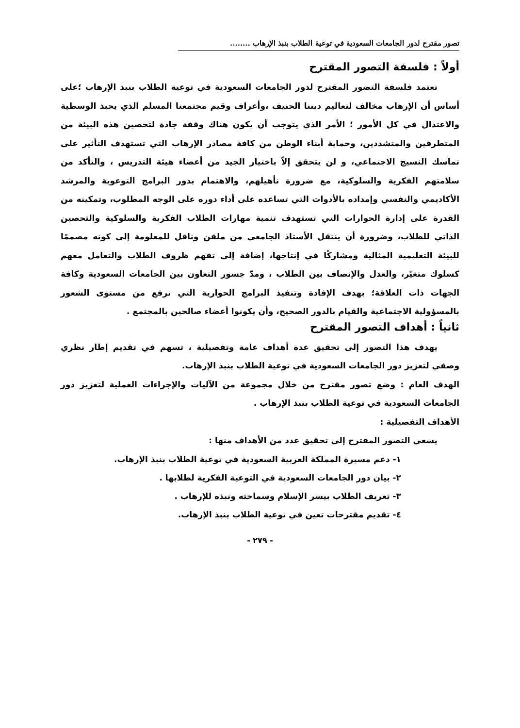تصور مقترح لدور الجامعات السعودية في توعية الطلاب بنبذ الإرهاب ........
أولاً : فلسفة التصور المقترح
تعتمد فلسفة التصور المقترح لدور الجامعات السعودية في توعية الطلاب بنبذ الإرهاب ؛على أساس أن الإرهاب مخالف لتعاليم ديننا الحنيف ،وأعراف وقيم مجتمعنا المسلم الذي يحبذ الوسطية والاعتدال في كل الأمور ؛ الأمر الذي يتوجب أن يكون هناك وقفة جادة لتحصين هذه البيئة من المتطرفين والمتشددين، وحماية أبناء الوطن من كافة مصادر الإرهاب التي تستهدف التأثير على تماسك النسيج الاجتماعي، و لن يتحقق إلاّ باختيار الجيد من أعضاء هيئة التدريس ، والتأكد من سلامتهم الفكرية والسلوكية، مع ضرورة تأهيلهم، والاهتمام بدور البرامج التوعوية والمرشد الأكاديمي والنفسي وإمداده بالأدوات التي تساعده على أداء دوره على الوجه المطلوب، وتمكينه من القدرة على إدارة الحوارات التي تستهدف تنمية مهارات الطلاب الفكرية والسلوكية والتحصين الذاتي للطلاب، وضرورة أن ينتقل الأستاذ الجامعي من ملقن وناقل للمعلومة إلى كونه مصممًا للبيئة التعليمية المثالية ومشاركًا في إنتاجها، إضافة إلى تفهم ظروف الطلاب والتعامل معهم كسلوك متغيّر، والعدل والإنصاف بين الطلاب ، ومدّ جسور التعاون بين الجامعات السعودية وكافة الجهات ذات العلاقة؛ بهدف الإفادة وتنفيذ البرامج الحوارية التي ترفع من مستوى الشعور بالمسؤولية الاجتماعية والقيام بالدور الصحيح، وأن يكونوا أعضاء صالحين بالمجتمع .
ثانياً : أهداف التصور المقترح
يهدف هذا التصور إلى تحقيق عدة أهداف عامة وتفصيلية ، تسهم في تقديم إطار نظري وصفي لتعزيز دور الجامعات السعودية في توعية الطلاب بنبذ الإرهاب.
الهدف العام : وضع تصور مقترح من خلال مجموعة من الآليات والإجراءات العملية لتعزيز دور الجامعات السعودية في توعية الطلاب بنبذ الإرهاب .
الأهداف التفصيلية :
يسعي التصور المقترح إلى تحقيق عدد من الأهداف منها :
١- دعم مسيرة المملكة العربية السعودية في توعية الطلاب بنبذ الإرهاب.
٢- بيان دور الجامعات السعودية في التوعية الفكرية لطلابها .
٣- تعريف الطلاب بيسر الإسلام وسماحته ونبذه للإرهاب .
٤- تقديم مقترحات تعين في توعية الطلاب بنبذ الإرهاب.
- ٢٧٩ -